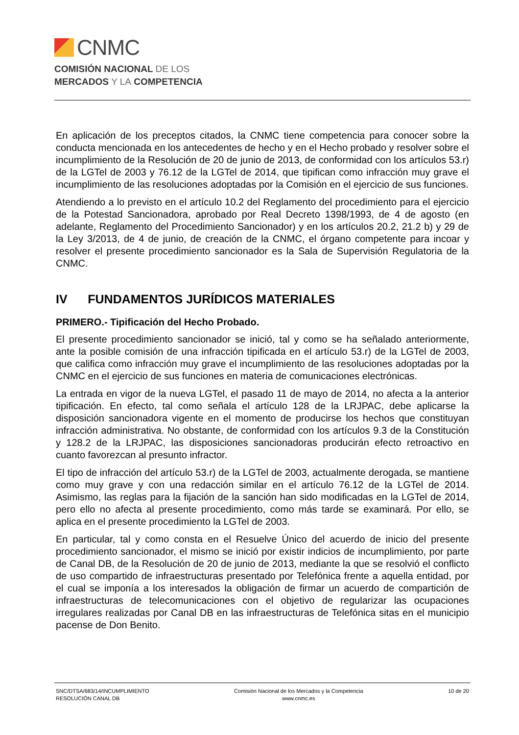CNMC
COMISIÓN NACIONAL DE LOS
MERCADOS Y LA COMPETENCIA
En aplicación de los preceptos citados, la CNMC tiene competencia para conocer sobre la conducta mencionada en los antecedentes de hecho y en el Hecho probado y resolver sobre el incumplimiento de la Resolución de 20 de junio de 2013, de conformidad con los artículos 53.r) de la LGTel de 2003 y 76.12 de la LGTel de 2014, que tipifican como infracción muy grave el incumplimiento de las resoluciones adoptadas por la Comisión en el ejercicio de sus funciones.
Atendiendo a lo previsto en el artículo 10.2 del Reglamento del procedimiento para el ejercicio de la Potestad Sancionadora, aprobado por Real Decreto 1398/1993, de 4 de agosto (en adelante, Reglamento del Procedimiento Sancionador) y en los artículos 20.2, 21.2 b) y 29 de la Ley 3/2013, de 4 de junio, de creación de la CNMC, el órgano competente para incoar y resolver el presente procedimiento sancionador es la Sala de Supervisión Regulatoria de la CNMC.
IV FUNDAMENTOS JURÍDICOS MATERIALES
PRIMERO.- Tipificación del Hecho Probado.
El presente procedimiento sancionador se inició, tal y como se ha señalado anteriormente, ante la posible comisión de una infracción tipificada en el artículo 53.r) de la LGTel de 2003, que califica como infracción muy grave el incumplimiento de las resoluciones adoptadas por la CNMC en el ejercicio de sus funciones en materia de comunicaciones electrónicas.
La entrada en vigor de la nueva LGTel, el pasado 11 de mayo de 2014, no afecta a la anterior tipificación. En efecto, tal como señala el artículo 128 de la LRJPAC, debe aplicarse la disposición sancionadora vigente en el momento de producirse los hechos que constituyan infracción administrativa. No obstante, de conformidad con los artículos 9.3 de la Constitución y 128.2 de la LRJPAC, las disposiciones sancionadoras producirán efecto retroactivo en cuanto favorezcan al presunto infractor.
El tipo de infracción del artículo 53.r) de la LGTel de 2003, actualmente derogada, se mantiene como muy grave y con una redacción similar en el artículo 76.12 de la LGTel de 2014. Asimismo, las reglas para la fijación de la sanción han sido modificadas en la LGTel de 2014, pero ello no afecta al presente procedimiento, como más tarde se examinará. Por ello, se aplica en el presente procedimiento la LGTel de 2003.
En particular, tal y como consta en el Resuelve Único del acuerdo de inicio del presente procedimiento sancionador, el mismo se inició por existir indicios de incumplimiento, por parte de Canal DB, de la Resolución de 20 de junio de 2013, mediante la que se resolvió el conflicto de uso compartido de infraestructuras presentado por Telefónica frente a aquella entidad, por el cual se imponía a los interesados la obligación de firmar un acuerdo de compartición de infraestructuras de telecomunicaciones con el objetivo de regularizar las ocupaciones irregulares realizadas por Canal DB en las infraestructuras de Telefónica sitas en el municipio pacense de Don Benito.
SNC/DTSA/683/14/INCUMPLIMIENTO
RESOLUCIÓN CANAL DB
Comisión Nacional de los Mercados y la Competencia
www.cnmc.es
10 de 20